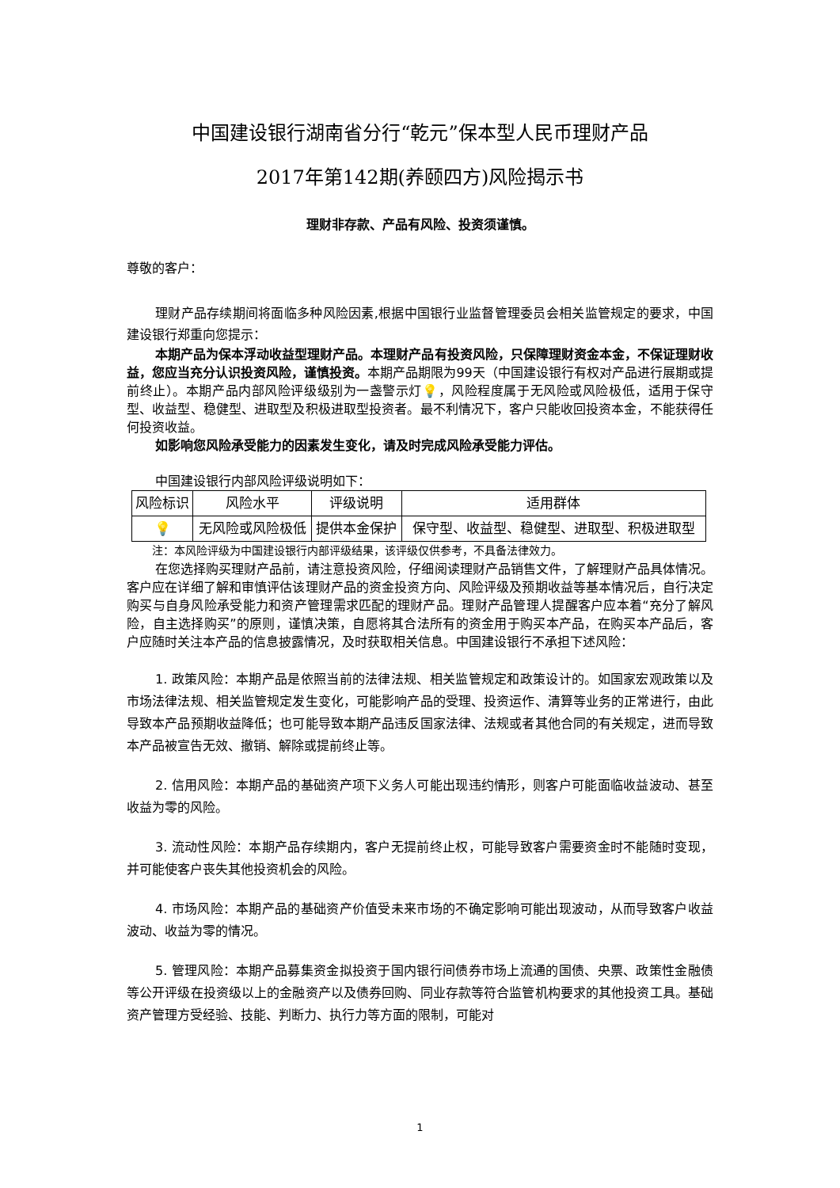中国建设银行湖南省分行“乾元”保本型人民币理财产品
2017年第142期(养颐四方)风险揭示书
理财非存款、产品有风险、投资须谨慎。
尊敬的客户：
理财产品存续期间将面临多种风险因素,根据中国银行业监督管理委员会相关监管规定的要求，中国建设银行郑重向您提示：
本期产品为保本浮动收益型理财产品。本理财产品有投资风险，只保障理财资金本金，不保证理财收益，您应当充分认识投资风险，谨慎投资。本期产品期限为99天（中国建设银行有权对产品进行展期或提前终止）。本期产品内部风险评级级别为一盏警示灯💡，风险程度属于无风险或风险极低，适用于保守型、收益型、稳健型、进取型及积极进取型投资者。最不利情况下，客户只能收回投资本金，不能获得任何投资收益。
如影响您风险承受能力的因素发生变化，请及时完成风险承受能力评估。
中国建设银行内部风险评级说明如下：
| 风险标识 | 风险水平 | 评级说明 | 适用群体 |
| --- | --- | --- | --- |
| 💡 | 无风险或风险极低 | 提供本金保护 | 保守型、收益型、稳健型、进取型、积极进取型 |
注：本风险评级为中国建设银行内部评级结果，该评级仅供参考，不具备法律效力。
在您选择购买理财产品前，请注意投资风险，仔细阅读理财产品销售文件，了解理财产品具体情况。客户应在详细了解和审慎评估该理财产品的资金投资方向、风险评级及预期收益等基本情况后，自行决定购买与自身风险承受能力和资产管理需求匹配的理财产品。理财产品管理人提醒客户应本着“充分了解风险，自主选择购买”的原则，谨慎决策，自愿将其合法所有的资金用于购买本产品，在购买本产品后，客户应随时关注本产品的信息披露情况，及时获取相关信息。中国建设银行不承担下述风险：
1. 政策风险：本期产品是依照当前的法律法规、相关监管规定和政策设计的。如国家宏观政策以及市场法律法规、相关监管规定发生变化，可能影响产品的受理、投资运作、清算等业务的正常进行，由此导致本产品预期收益降低；也可能导致本期产品违反国家法律、法规或者其他合同的有关规定，进而导致本产品被宣告无效、撤销、解除或提前终止等。
2. 信用风险：本期产品的基础资产项下义务人可能出现违约情形，则客户可能面临收益波动、甚至收益为零的风险。
3. 流动性风险：本期产品存续期内，客户无提前终止权，可能导致客户需要资金时不能随时变现，并可能使客户丧失其他投资机会的风险。
4. 市场风险：本期产品的基础资产价值受未来市场的不确定影响可能出现波动，从而导致客户收益波动、收益为零的情况。
5. 管理风险：本期产品募集资金拟投资于国内银行间债券市场上流通的国债、央票、政策性金融债等公开评级在投资级以上的金融资产以及债券回购、同业存款等符合监管机构要求的其他投资工具。基础资产管理方受经验、技能、判断力、执行力等方面的限制，可能对
1